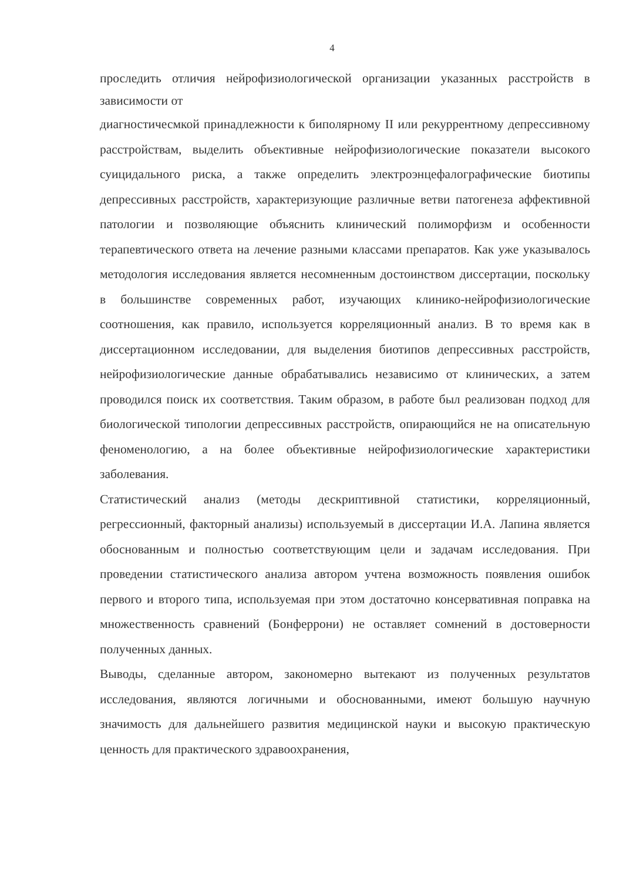4
проследить отличия нейрофизиологической организации указанных расстройств в зависимости от
диагностичесмкой принадлежности к биполярному II или рекуррентному депрессивному расстройствам, выделить объективные нейрофизиологические показатели высокого суицидального риска, а также определить электроэнцефалографические биотипы депрессивных расстройств, характеризующие различные ветви патогенеза аффективной патологии и позволяющие объяснить клинический полиморфизм и особенности терапевтического ответа на лечение разными классами препаратов. Как уже указывалось методология исследования является несомненным достоинством диссертации, поскольку в большинстве современных работ, изучающих клинико-нейрофизиологические соотношения, как правило, используется корреляционный анализ. В то время как в диссертационном исследовании, для выделения биотипов депрессивных расстройств, нейрофизиологические данные обрабатывались независимо от клинических, а затем проводился поиск их соответствия. Таким образом, в работе был реализован подход для биологической типологии депрессивных расстройств, опирающийся не на описательную феноменологию, а на более объективные нейрофизиологические характеристики заболевания.
Статистический анализ (методы дескриптивной статистики, корреляционный, регрессионный, факторный анализы) используемый в диссертации И.А. Лапина является обоснованным и полностью соответствующим цели и задачам исследования. При проведении статистического анализа автором учтена возможность появления ошибок первого и второго типа, используемая при этом достаточно консервативная поправка на множественность сравнений (Бонферрони) не оставляет сомнений в достоверности полученных данных.
Выводы, сделанные автором, закономерно вытекают из полученных результатов исследования, являются логичными и обоснованными, имеют большую научную значимость для дальнейшего развития медицинской науки и высокую практическую ценность для практического здравоохранения,